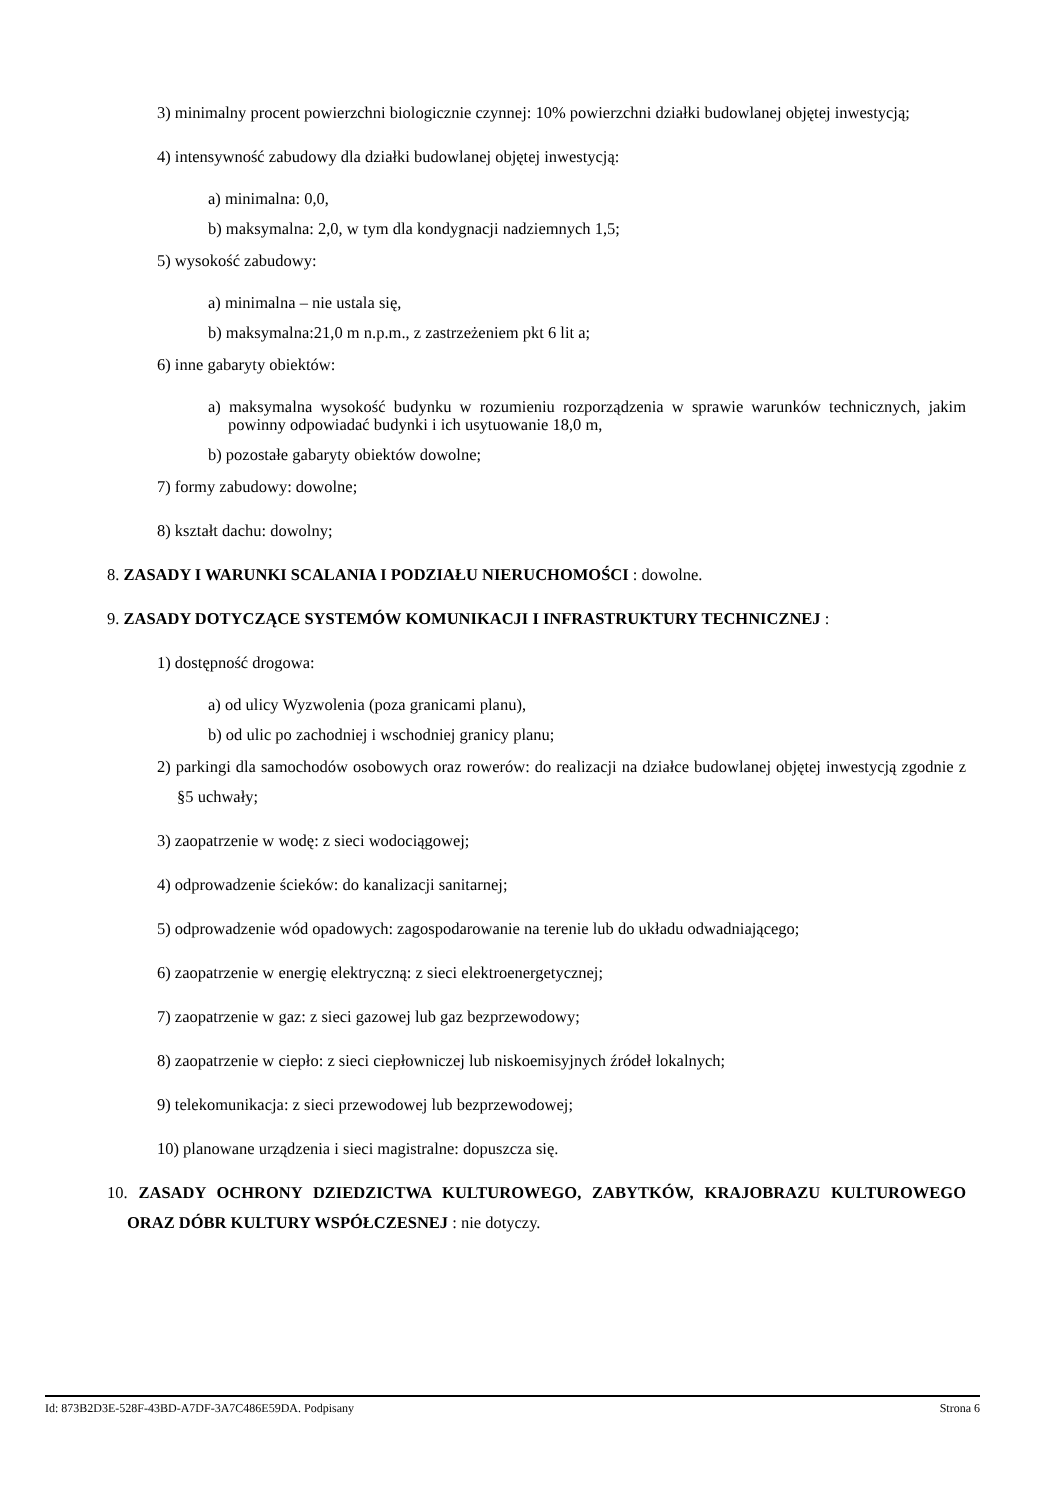3) minimalny procent powierzchni biologicznie czynnej: 10% powierzchni działki budowlanej objętej inwestycją;
4) intensywność zabudowy dla działki budowlanej objętej inwestycją:
a) minimalna: 0,0,
b) maksymalna: 2,0, w tym dla kondygnacji nadziemnych 1,5;
5) wysokość zabudowy:
a) minimalna – nie ustala się,
b) maksymalna:21,0 m n.p.m., z zastrzeżeniem pkt 6 lit a;
6) inne gabaryty obiektów:
a) maksymalna wysokość budynku w rozumieniu rozporządzenia w sprawie warunków technicznych, jakim powinny odpowiadać budynki i ich usytuowanie 18,0 m,
b) pozostałe gabaryty obiektów dowolne;
7) formy zabudowy: dowolne;
8) kształt dachu: dowolny;
8. ZASADY I WARUNKI SCALANIA I PODZIAŁU NIERUCHOMOŚCI : dowolne.
9. ZASADY DOTYCZĄCE SYSTEMÓW KOMUNIKACJI I INFRASTRUKTURY TECHNICZNEJ :
1) dostępność drogowa:
a) od ulicy Wyzwolenia (poza granicami planu),
b) od ulic po zachodniej i wschodniej granicy planu;
2) parkingi dla samochodów osobowych oraz rowerów: do realizacji na działce budowlanej objętej inwestycją zgodnie z §5 uchwały;
3) zaopatrzenie w wodę: z sieci wodociągowej;
4) odprowadzenie ścieków: do kanalizacji sanitarnej;
5) odprowadzenie wód opadowych: zagospodarowanie na terenie lub do układu odwadniającego;
6) zaopatrzenie w energię elektryczną: z sieci elektroenergetycznej;
7) zaopatrzenie w gaz: z sieci gazowej lub gaz bezprzewodowy;
8) zaopatrzenie w ciepło: z sieci ciepłowniczej lub niskoemisyjnych źródeł lokalnych;
9) telekomunikacja: z sieci przewodowej lub bezprzewodowej;
10) planowane urządzenia i sieci magistralne: dopuszcza się.
10. ZASADY OCHRONY DZIEDZICTWA KULTUROWEGO, ZABYTKÓW, KRAJOBRAZU KULTUROWEGO ORAZ DÓBR KULTURY WSPÓŁCZESNEJ : nie dotyczy.
Id: 873B2D3E-528F-43BD-A7DF-3A7C486E59DA. Podpisany Strona 6